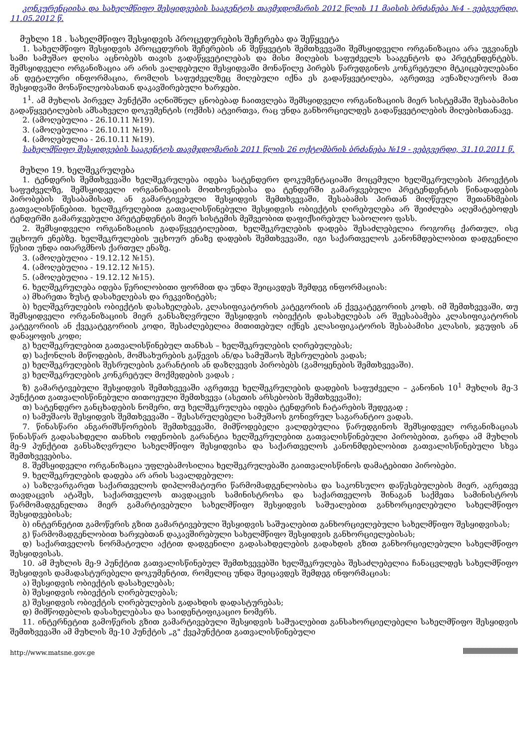კონკურენციისა და სახელმწიფო შესყიდვების სააგენტოს თავმჯდომარის 2012 წლის 11 მაისის ბრძანება №4 - ვებგვერდი, 11.05.2012 წ.
მუხლი 18 . სახელმწიფო შესყიდვის პროცედურების შეჩერება და შეწყვეტა
1. სახელმწიფო შესყიდვის პროცედურის შეჩერების ან შეწყვეტის შემთხვევაში შემსყიდველი ორგანიზაცია არა უგვიანეს სამი სამუშაო დღისა აცნობებს თავის გადაწყვეტილებას და მისი მიღების საფუძველს სააგენტოს და პრეტენდენტებს. შემსყიდველი ორგანიზაცია არ არის ვალდებული შესყიდვაში მონაწილე პირებს წარუდგინოს კონკრეტული მტკიცებულებანი ან დეტალური ინფორმაცია, რომლის საფუძველზეც მიღებული იქნა ეს გადაწყვეტილება, აგრეთვე აუნაზღაუროს მათ შესყიდვაში მონაწილეობასთან დაკავშირებული ხარჯები.
1<sup>1</sup>. ამ მუხლის პირველ პუნქტში აღნიშნულ ცნობებად ჩაითვლება შემსყიდველი ორგანიზაციის მიერ სისტემაში შესაბამისი გადაწყვეტილების ამსახველი დოკუმენტის (ოქმის) ატვირთვა, რაც უნდა განხორციელდეს გადაწყვეტილების მიღებისთანავე.
2. (ამოღებულია - 26.10.11 №19).
3. (ამოღებულია - 26.10.11 №19).
4. (ამოღებულია - 26.10.11 №19).
სახელმწიფო შესყიდვების სააგენტოს თავმჯდომარის 2011 წლის 26 ოქტომბრის ბრძანება №19 - ვებგვერდი, 31.10.2011 წ.
მუხლი 19. ხელშეკრულება
1. ტენდერის შემთხვევაში ხელშეკრულება იდება სატენდერო დოკუმენტაციაში მოცემული ხელშეკრულების პროექტის საფუძველზე, შემსყიდველი ორგანიზაციის მოთხოვნებისა და ტენდერში გამარჯვებული პრეტენდენტის წინადადების პირობების შესაბამისად, ან გამარტივებული შესყიდვის შემთხვევაში, შესაბამის პირთან მიღწეული შეთანხმების გათვალისწინებით. ხელშეკრულებით გათვალისწინებული შესყიდვის ობიექტის ღირებულება არ შეიძლება აღემატებოდეს ტენდერში გამარჯვებული პრეტენდენტის მიერ სისტემის მეშვეობით დაფიქსირებულ საბოლოო ფასს.
2. შემსყიდველი ორგანიზაციის გადაწყვეტილებით, ხელშეკრულების დადება შესაძლებელია როგორც ქართულ, ისე უცხოურ ენებზე. ხელშეკრულების უცხოურ ენაზე დადების შემთხვევაში, იგი საქართველოს კანონმდებლობით დადგენილი წესით უნდა ითარგმნოს ქართულ ენაზე.
3. (ამოღებულია - 19.12.12 №15).
4. (ამოღებულია - 19.12.12 №15).
5. (ამოღებულია - 19.12.12 №15).
6. ხელშეკრულება იდება წერილობითი ფორმით და უნდა შეიცავდეს შემდეგ ინფორმაციას:
ა) მხარეთა ზუსტ დასახელებას და რეკვიზიტებს;
ბ) ხელშეკრულების ობიექტის დასახელებას, კლასიფიკატორის კატეგორიის ან ქვეკატეგორიის კოდს. იმ შემთხვევაში, თუ შემსყიდველი ორგანიზაციის მიერ განსაზღვრული შესყიდვის ობიექტის დასახელებას არ შეესაბამება კლასიფიკატორის კატეგორიის ან ქვეკატეგორიის კოდი, შესაძლებელია მითითებულ იქნეს კლასიფიკატორის შესაბამისი კლასის, ჯგუფის ან დანაყოფის კოდი;
გ) ხელშეკრულებით გათვალისწინებულ თანხას – ხელშეკრულების ღირებულებას;
დ) საქონლის მიწოდების, მომსახურების გაწევის ან/და სამუშაოს შესრულების ვადას;
ე) ხელშეკრულების შესრულების გარანტიის ან დაზღვევის პირობებს (გამოყენების შემთხვევაში).
ვ) ხელშეკრულების კონკრეტულ მოქმედების ვადას ;
ზ) გამარტივებული შესყიდვის შემთხვევაში აგრეთვე ხელშეკრულების დადების საფუძველი – კანონის 10<sup>1</sup> მუხლის მე-3 პუნქტით გათვალისწინებული თითოეული შემთხვევა (ასეთის არსებობის შემთხვევაში);
თ) სატენდერო განცხადების ნომერი, თუ ხელშეკრულება იდება ტენდერის ჩატარების შედეგად ;
ი) სამუშაოს შესყიდვის შემთხვევაში – შესასრულებელი სამუშაოს გონივრულ საგარანტიო ვადას.
7. წინასწარი ანგარიშსწორების შემთხვევაში, მიმწოდებელი ვალდებულია წარუდგინოს შემსყიდველ ორგანიზაციას წინასწარ გადასახდელი თანხის ოდენობის გარანტია ხელშეკრულებით გათვალისწინებული პირობებით, გარდა ამ მუხლის მე-9 პუნქტით განსაზღვრული სახელმწიფო შესყიდვისა და საქართველოს კანონმდებლობით გათვალისწინებული სხვა შემთხვევებისა.
8. შემსყიდველი ორგანიზაცია უფლებამოსილია ხელშეკრულებაში გაითვალისწინოს დამატებითი პირობები.
9. ხელშეკრულების დადება არ არის სავალდებულო:
ა) საზღვარგარეთ საქართველოს დიპლომატიური წარმომადგენლობისა და საკონსულო დაწესებულების მიერ, აგრეთვე თავდაცვის ატაშეს, საქართველოს თავდაცვის სამინისტროსა და საქართველოს შინაგან საქმეთა სამინისტროს წარმომადგენელთა მიერ გამარტივებული სახელმწიფო შესყიდვის საშუალებით განხორციელებული სახელმწიფო შესყიდვებისას;
ბ) ინტერნეტით გამოწერის გზით გამარტივებული შესყიდვის საშუალებით განხორციელებული სახელმწიფო შესყიდვისას;
გ) წარმომადგენლობით ხარჯებთან დაკავშირებული სახელმწიფო შესყიდვის განხორციელებისას;
დ) საქართველოს ნორმატიული აქტით დადგენილი გადასახდელების გადახდის გზით განხორციელებული სახელმწიფო შესყიდვისას.
10. ამ მუხლის მე-9 პუნქტით გათვალისწინებულ შემთხვევებში ხელშეკრულება შესაძლებელია ჩანაცვლდეს სახელმწიფო შესყიდვის დამადასტურებელი დოკუმენტით, რომელიც უნდა შეიცავდეს შემდეგ ინფორმაციას:
ა) შესყიდვის ობიექტის დასახელებას;
ბ) შესყიდვის ობიექტის ღირებულებას;
გ) შესყიდვის ობიექტის ღირებულების გადახდის დადასტურებას;
დ) მიმწოდებლის დასახელებასა და საიდენტიფიკაციო ნომერს.
11. ინტერნეტით გამოწერის გზით გამარტივებული შესყიდვის საშუალებით განსახორციელებელი სახელმწიფო შესყიდვის შემთხვევაში ამ მუხლის მე-10 პუნქტის „გ" ქვეპუნქტით გათვალისწინებული
http://www.matsne.gov.ge